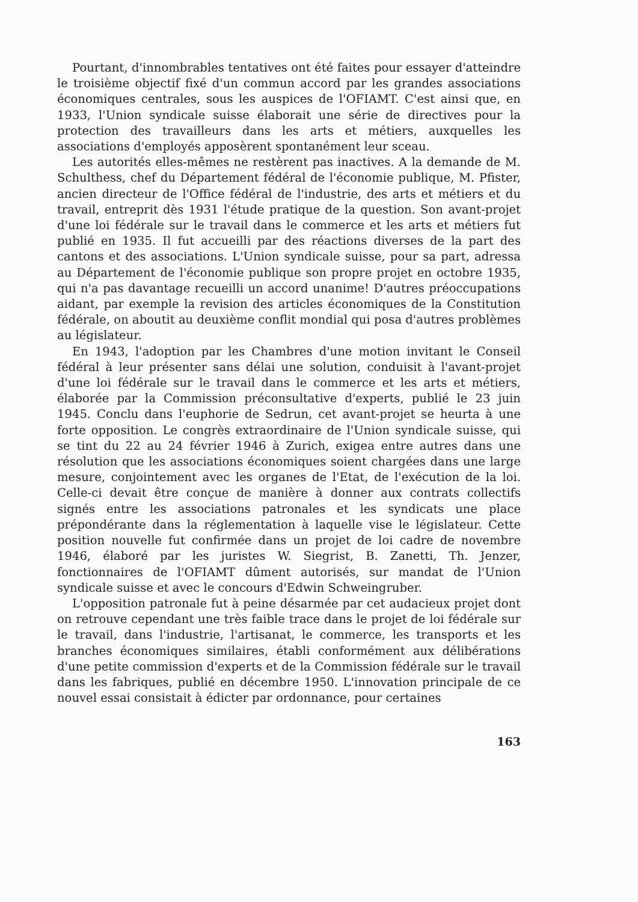Pourtant, d'innombrables tentatives ont été faites pour essayer d'atteindre le troisième objectif fixé d'un commun accord par les grandes associations économiques centrales, sous les auspices de l'OFIAMT. C'est ainsi que, en 1933, l'Union syndicale suisse élaborait une série de directives pour la protection des travailleurs dans les arts et métiers, auxquelles les associations d'employés apposèrent spontanément leur sceau.
Les autorités elles-mêmes ne restèrent pas inactives. A la demande de M. Schulthess, chef du Département fédéral de l'économie publique, M. Pfister, ancien directeur de l'Office fédéral de l'industrie, des arts et métiers et du travail, entreprit dès 1931 l'étude pratique de la question. Son avant-projet d'une loi fédérale sur le travail dans le commerce et les arts et métiers fut publié en 1935. Il fut accueilli par des réactions diverses de la part des cantons et des associations. L'Union syndicale suisse, pour sa part, adressa au Département de l'économie publique son propre projet en octobre 1935, qui n'a pas davantage recueilli un accord unanime! D'autres préoccupations aidant, par exemple la revision des articles économiques de la Constitution fédérale, on aboutit au deuxième conflit mondial qui posa d'autres problèmes au législateur.
En 1943, l'adoption par les Chambres d'une motion invitant le Conseil fédéral à leur présenter sans délai une solution, conduisit à l'avant-projet d'une loi fédérale sur le travail dans le commerce et les arts et métiers, élaborée par la Commission préconsultative d'experts, publié le 23 juin 1945. Conclu dans l'euphorie de Sedrun, cet avant-projet se heurta à une forte opposition. Le congrès extraordinaire de l'Union syndicale suisse, qui se tint du 22 au 24 février 1946 à Zurich, exigea entre autres dans une résolution que les associations économiques soient chargées dans une large mesure, conjointement avec les organes de l'Etat, de l'exécution de la loi. Celle-ci devait être conçue de manière à donner aux contrats collectifs signés entre les associations patronales et les syndicats une place prépondérante dans la réglementation à laquelle vise le législateur. Cette position nouvelle fut confirmée dans un projet de loi cadre de novembre 1946, élaboré par les juristes W. Siegrist, B. Zanetti, Th. Jenzer, fonctionnaires de l'OFIAMT dûment autorisés, sur mandat de l'Union syndicale suisse et avec le concours d'Edwin Schweingruber.
L'opposition patronale fut à peine désarmée par cet audacieux projet dont on retrouve cependant une très faible trace dans le projet de loi fédérale sur le travail, dans l'industrie, l'artisanat, le commerce, les transports et les branches économiques similaires, établi conformément aux délibérations d'une petite commission d'experts et de la Commission fédérale sur le travail dans les fabriques, publié en décembre 1950. L'innovation principale de ce nouvel essai consistait à édicter par ordonnance, pour certaines
163